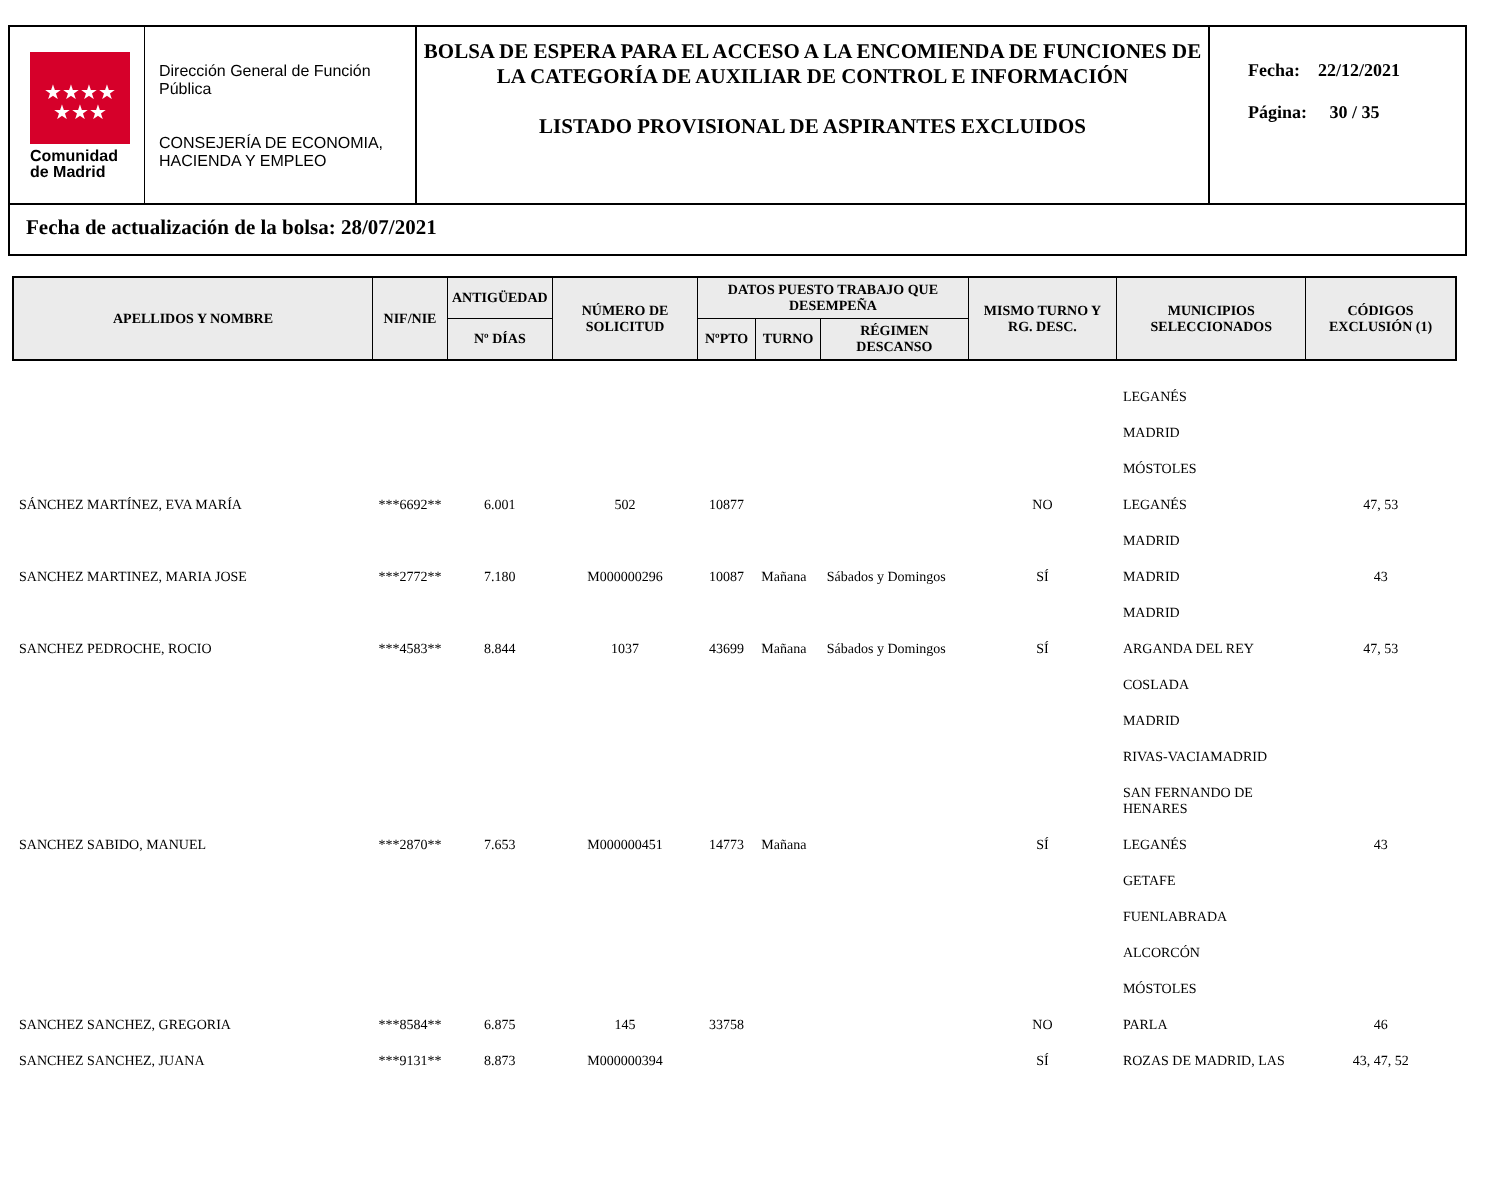★★★★
★★★
Comunidad
de Madrid
Dirección General de Función Pública
CONSEJERÍA DE ECONOMIA, HACIENDA Y EMPLEO
BOLSA DE ESPERA PARA EL ACCESO A LA ENCOMIENDA DE FUNCIONES DE LA CATEGORÍA DE AUXILIAR DE CONTROL E INFORMACIÓN
LISTADO PROVISIONAL DE ASPIRANTES EXCLUIDOS
Fecha: 22/12/2021
Página: 30 / 35
Fecha de actualización de la bolsa: 28/07/2021
| APELLIDOS Y NOMBRE | NIF/NIE | ANTIGÜEDAD | NÚMERO DE SOLICITUD | DATOS PUESTO TRABAJO QUE DESEMPEÑA | | | MISMO TURNO Y RG. DESC. | MUNICIPIOS SELECCIONADOS | CÓDIGOS EXCLUSIÓN (1) |
| --- | --- | --- | --- | --- | --- | --- | --- | --- | --- |
| | | Nº DÍAS | | NºPTO | TURNO | RÉGIMEN DESCANSO | | | |
| | | | | | | | | LEGANÉS | |
| | | | | | | | | MADRID | |
| | | | | | | | | MÓSTOLES | |
| SÁNCHEZ MARTÍNEZ, EVA MARÍA | ***6692** | 6.001 | 502 | 10877 | | | NO | LEGANÉS | 47, 53 |
| | | | | | | | | MADRID | |
| SANCHEZ MARTINEZ, MARIA JOSE | ***2772** | 7.180 | M000000296 | 10087 | Mañana | Sábados y Domingos | SÍ | MADRID | 43 |
| | | | | | | | | MADRID | |
| SANCHEZ PEDROCHE, ROCIO | ***4583** | 8.844 | 1037 | 43699 | Mañana | Sábados y Domingos | SÍ | ARGANDA DEL REY | 47, 53 |
| | | | | | | | | COSLADA | |
| | | | | | | | | MADRID | |
| | | | | | | | | RIVAS-VACIAMADRID | |
| | | | | | | | | SAN FERNANDO DE HENARES | |
| SANCHEZ SABIDO, MANUEL | ***2870** | 7.653 | M000000451 | 14773 | Mañana | | SÍ | LEGANÉS | 43 |
| | | | | | | | | GETAFE | |
| | | | | | | | | FUENLABRADA | |
| | | | | | | | | ALCORCÓN | |
| | | | | | | | | MÓSTOLES | |
| SANCHEZ SANCHEZ, GREGORIA | ***8584** | 6.875 | 145 | 33758 | | | NO | PARLA | 46 |
| SANCHEZ SANCHEZ, JUANA | ***9131** | 8.873 | M000000394 | | | | SÍ | ROZAS DE MADRID, LAS | 43, 47, 52 |